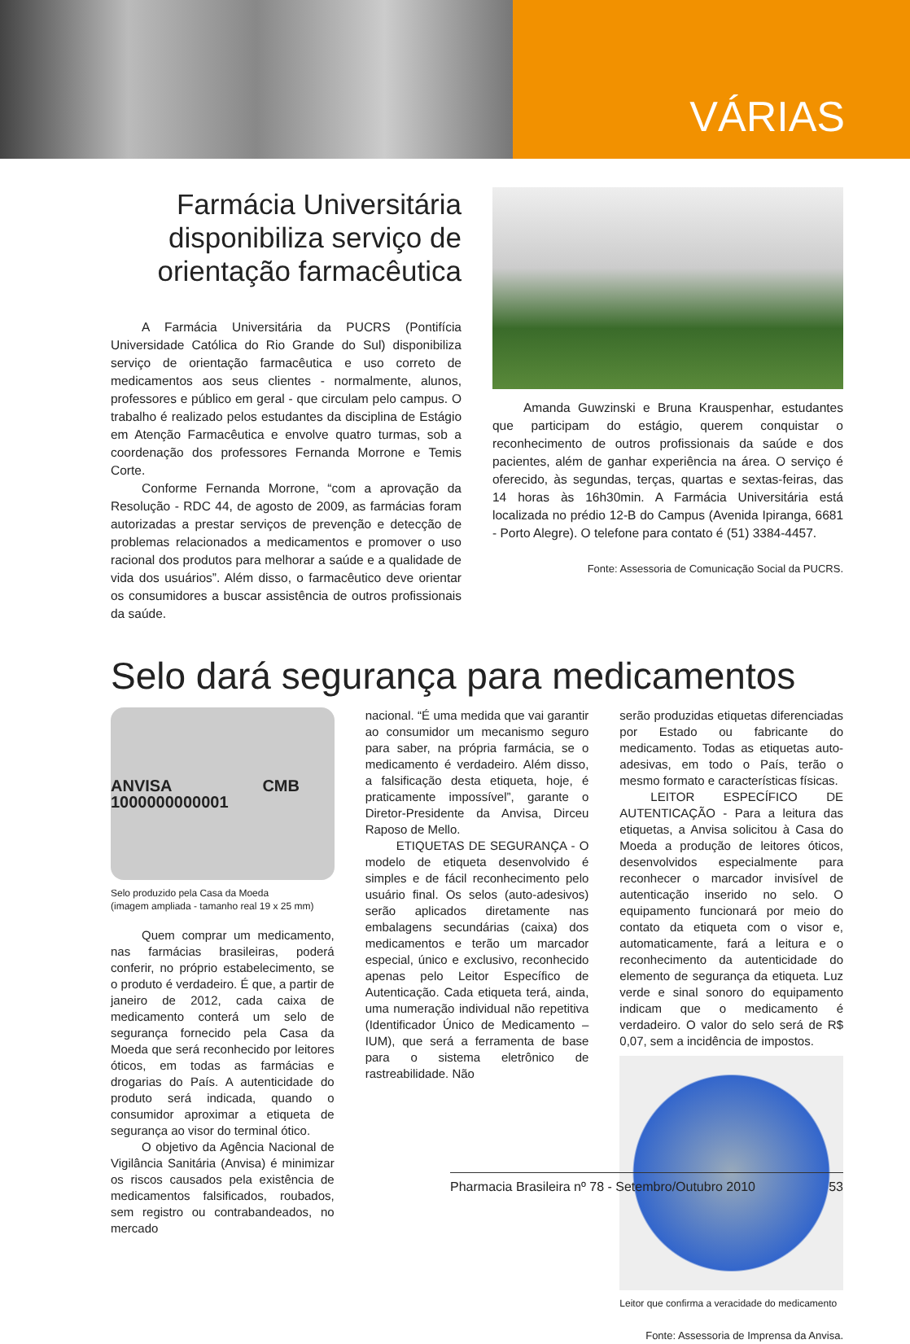VÁRIAS
Farmácia Universitária disponibiliza serviço de orientação farmacêutica
A Farmácia Universitária da PUCRS (Pontifícia Universidade Católica do Rio Grande do Sul) disponibiliza serviço de orientação farmacêutica e uso correto de medicamentos aos seus clientes - normalmente, alunos, professores e público em geral - que circulam pelo campus. O trabalho é realizado pelos estudantes da disciplina de Estágio em Atenção Farmacêutica e envolve quatro turmas, sob a coordenação dos professores Fernanda Morrone e Temis Corte.
Conforme Fernanda Morrone, “com a aprovação da Resolução - RDC 44, de agosto de 2009, as farmácias foram autorizadas a prestar serviços de prevenção e detecção de problemas relacionados a medicamentos e promover o uso racional dos produtos para melhorar a saúde e a qualidade de vida dos usuários”. Além disso, o farmacêutico deve orientar os consumidores a buscar assistência de outros profissionais da saúde.
Amanda Guwzinski e Bruna Krauspenhar, estudantes que participam do estágio, querem conquistar o reconhecimento de outros profissionais da saúde e dos pacientes, além de ganhar experiência na área. O serviço é oferecido, às segundas, terças, quartas e sextas-feiras, das 14 horas às 16h30min. A Farmácia Universitária está localizada no prédio 12-B do Campus (Avenida Ipiranga, 6681 - Porto Alegre). O telefone para contato é (51) 3384-4457.
Fonte: Assessoria de Comunicação Social da PUCRS.
Selo dará segurança para medicamentos
ANVISA CMB 1000000000001
Selo produzido pela Casa da Moeda
(imagem ampliada - tamanho real 19 x 25 mm)
Quem comprar um medicamento, nas farmácias brasileiras, poderá conferir, no próprio estabelecimento, se o produto é verdadeiro. É que, a partir de janeiro de 2012, cada caixa de medicamento conterá um selo de segurança fornecido pela Casa da Moeda que será reconhecido por leitores óticos, em todas as farmácias e drogarias do País. A autenticidade do produto será indicada, quando o consumidor aproximar a etiqueta de segurança ao visor do terminal ótico.
O objetivo da Agência Nacional de Vigilância Sanitária (Anvisa) é minimizar os riscos causados pela existência de medicamentos falsificados, roubados, sem registro ou contrabandeados, no mercado
nacional. “É uma medida que vai garantir ao consumidor um mecanismo seguro para saber, na própria farmácia, se o medicamento é verdadeiro. Além disso, a falsificação desta etiqueta, hoje, é praticamente impossível”, garante o Diretor-Presidente da Anvisa, Dirceu Raposo de Mello.
ETIQUETAS DE SEGURANÇA - O modelo de etiqueta desenvolvido é simples e de fácil reconhecimento pelo usuário final. Os selos (auto-adesivos) serão aplicados diretamente nas embalagens secundárias (caixa) dos medicamentos e terão um marcador especial, único e exclusivo, reconhecido apenas pelo Leitor Específico de Autenticação. Cada etiqueta terá, ainda, uma numeração individual não repetitiva (Identificador Único de Medicamento – IUM), que será a ferramenta de base para o sistema eletrônico de rastreabilidade. Não
serão produzidas etiquetas diferenciadas por Estado ou fabricante do medicamento. Todas as etiquetas auto-adesivas, em todo o País, terão o mesmo formato e características físicas.
LEITOR ESPECÍFICO DE AUTENTICAÇÃO - Para a leitura das etiquetas, a Anvisa solicitou à Casa do Moeda a produção de leitores óticos, desenvolvidos especialmente para reconhecer o marcador invisível de autenticação inserido no selo. O equipamento funcionará por meio do contato da etiqueta com o visor e, automaticamente, fará a leitura e o reconhecimento da autenticidade do elemento de segurança da etiqueta. Luz verde e sinal sonoro do equipamento indicam que o medicamento é verdadeiro. O valor do selo será de R$ 0,07, sem a incidência de impostos.
Leitor que confirma a veracidade do medicamento
Fonte: Assessoria de Imprensa da Anvisa.
Pharmacia Brasileira nº 78 - Setembro/Outubro 2010 53